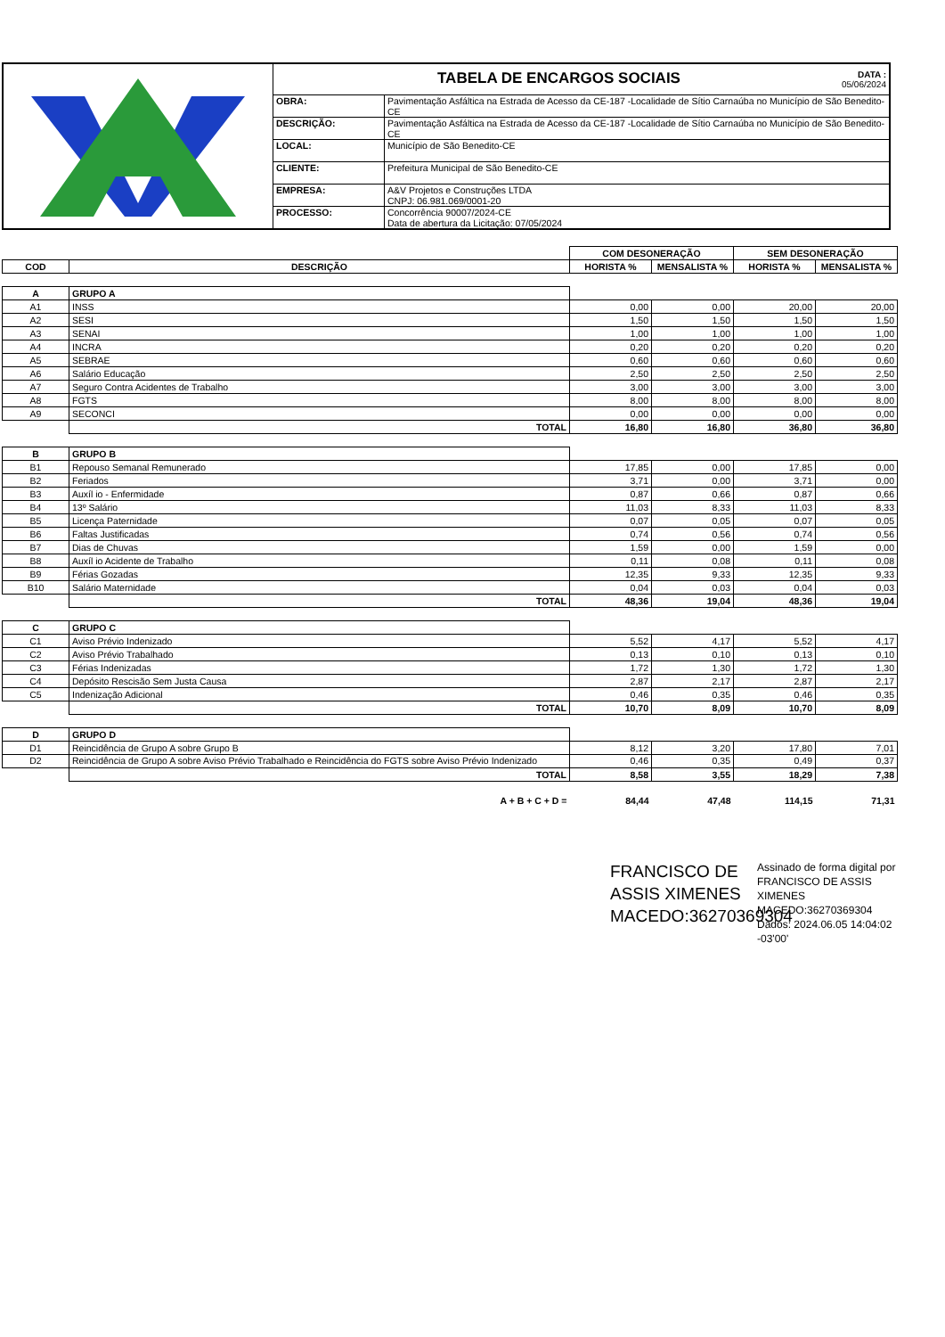| | TABELA DE ENCARGOS SOCIAIS DATA : 05/06/2024 | |
| | OBRA: | Pavimentação Asfáltica na Estrada de Acesso da CE-187 -Localidade de Sítio Carnaúba no Município de São Benedito-CE |
| | DESCRIÇÃO: | Pavimentação Asfáltica na Estrada de Acesso da CE-187 -Localidade de Sítio Carnaúba no Município de São Benedito-CE |
| | LOCAL: | Município de São Benedito-CE |
| | CLIENTE: | Prefeitura Municipal de São Benedito-CE |
| | EMPRESA: | A&V Projetos e Construções LTDA CNPJ: 06.981.069/0001-20 |
| | PROCESSO: | Concorrência 90007/2024-CE Data de abertura da Licitação: 07/05/2024 |
| | | COM DESONERAÇÃO | | SEM DESONERAÇÃO | |
| COD | DESCRIÇÃO | HORISTA % | MENSALISTA % | HORISTA % | MENSALISTA % |
| A | GRUPO A | | | | |
| A1 | INSS | 0,00 | 0,00 | 20,00 | 20,00 |
| A2 | SESI | 1,50 | 1,50 | 1,50 | 1,50 |
| A3 | SENAI | 1,00 | 1,00 | 1,00 | 1,00 |
| A4 | INCRA | 0,20 | 0,20 | 0,20 | 0,20 |
| A5 | SEBRAE | 0,60 | 0,60 | 0,60 | 0,60 |
| A6 | Salário Educação | 2,50 | 2,50 | 2,50 | 2,50 |
| A7 | Seguro Contra Acidentes de Trabalho | 3,00 | 3,00 | 3,00 | 3,00 |
| A8 | FGTS | 8,00 | 8,00 | 8,00 | 8,00 |
| A9 | SECONCI | 0,00 | 0,00 | 0,00 | 0,00 |
| | TOTAL | 16,80 | 16,80 | 36,80 | 36,80 |
| B | GRUPO B | | | | |
| B1 | Repouso Semanal Remunerado | 17,85 | 0,00 | 17,85 | 0,00 |
| B2 | Feriados | 3,71 | 0,00 | 3,71 | 0,00 |
| B3 | Auxíl io - Enfermidade | 0,87 | 0,66 | 0,87 | 0,66 |
| B4 | 13º Salário | 11,03 | 8,33 | 11,03 | 8,33 |
| B5 | Licença Paternidade | 0,07 | 0,05 | 0,07 | 0,05 |
| B6 | Faltas Justificadas | 0,74 | 0,56 | 0,74 | 0,56 |
| B7 | Dias de Chuvas | 1,59 | 0,00 | 1,59 | 0,00 |
| B8 | Auxíl io Acidente de Trabalho | 0,11 | 0,08 | 0,11 | 0,08 |
| B9 | Férias Gozadas | 12,35 | 9,33 | 12,35 | 9,33 |
| B10 | Salário Maternidade | 0,04 | 0,03 | 0,04 | 0,03 |
| | TOTAL | 48,36 | 19,04 | 48,36 | 19,04 |
| C | GRUPO C | | | | |
| C1 | Aviso Prévio Indenizado | 5,52 | 4,17 | 5,52 | 4,17 |
| C2 | Aviso Prévio Trabalhado | 0,13 | 0,10 | 0,13 | 0,10 |
| C3 | Férias Indenizadas | 1,72 | 1,30 | 1,72 | 1,30 |
| C4 | Depósito Rescisão Sem Justa Causa | 2,87 | 2,17 | 2,87 | 2,17 |
| C5 | Indenização Adicional | 0,46 | 0,35 | 0,46 | 0,35 |
| | TOTAL | 10,70 | 8,09 | 10,70 | 8,09 |
| D | GRUPO D | | | | |
| D1 | Reincidência de Grupo A sobre Grupo B | 8,12 | 3,20 | 17,80 | 7,01 |
| D2 | Reincidência de Grupo A sobre Aviso Prévio Trabalhado e Reincidência do FGTS sobre Aviso Prévio Indenizado | 0,46 | 0,35 | 0,49 | 0,37 |
| | TOTAL | 8,58 | 3,55 | 18,29 | 7,38 |
| | A + B + C + D = | 84,44 | 47,48 | 114,15 | 71,31 |
FRANCISCO DE ASSIS XIMENES MACEDO:36270369304
Assinado de forma digital por FRANCISCO DE ASSIS XIMENES MACEDO:36270369304
Dados: 2024.06.05 14:04:02 -03'00'